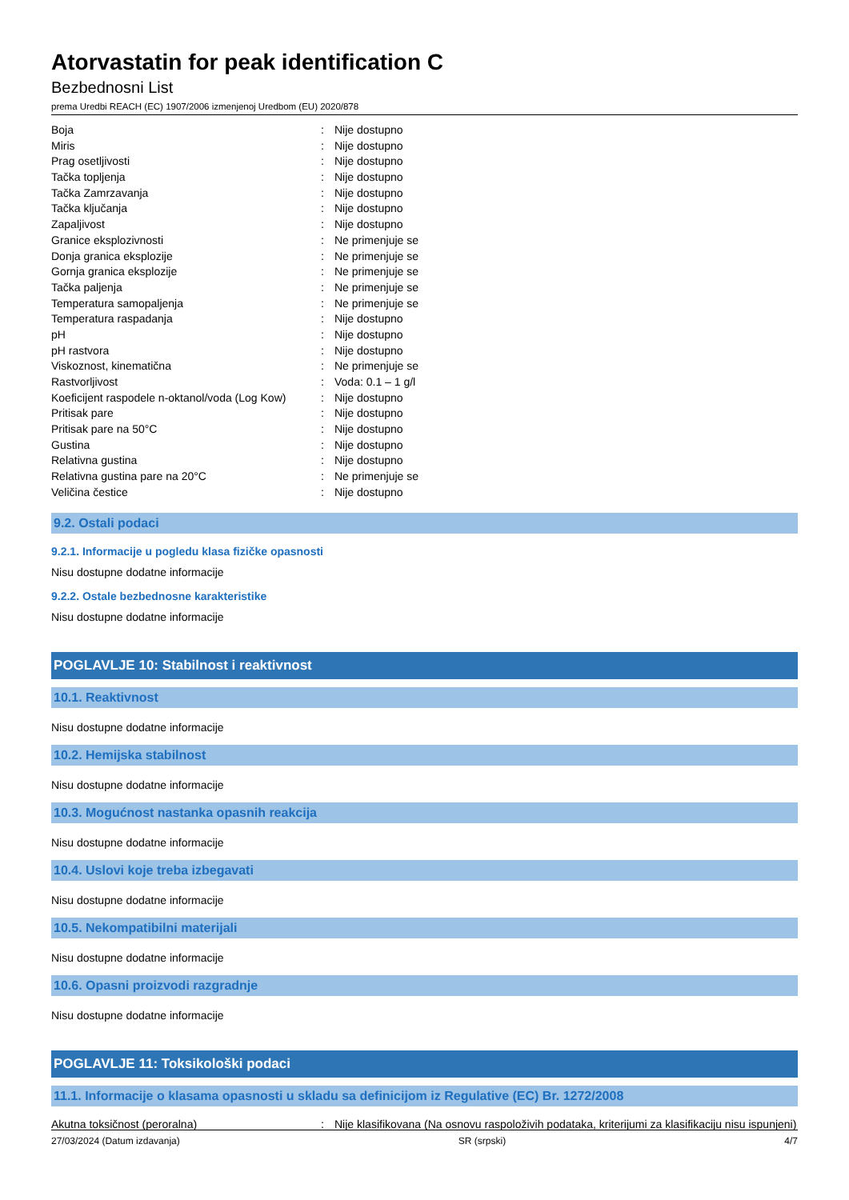Atorvastatin for peak identification C
Bezbednosni List
prema Uredbi REACH (EC) 1907/2006 izmenjenoj Uredbom (EU) 2020/878
| Boja | : | Nije dostupno |
| Miris | : | Nije dostupno |
| Prag osetljivosti | : | Nije dostupno |
| Tačka topljenja | : | Nije dostupno |
| Tačka Zamrzavanja | : | Nije dostupno |
| Tačka ključanja | : | Nije dostupno |
| Zapaljivost | : | Nije dostupno |
| Granice eksplozivnosti | : | Ne primenjuje se |
| Donja granica eksplozije | : | Ne primenjuje se |
| Gornja granica eksplozije | : | Ne primenjuje se |
| Tačka paljenja | : | Ne primenjuje se |
| Temperatura samopaljenja | : | Ne primenjuje se |
| Temperatura raspadanja | : | Nije dostupno |
| pH | : | Nije dostupno |
| pH rastvora | : | Nije dostupno |
| Viskoznost, kinematična | : | Ne primenjuje se |
| Rastvorljivost | : | Voda: 0.1 – 1 g/l |
| Koeficijent raspodele n-oktanol/voda (Log Kow) | : | Nije dostupno |
| Pritisak pare | : | Nije dostupno |
| Pritisak pare na 50°C | : | Nije dostupno |
| Gustina | : | Nije dostupno |
| Relativna gustina | : | Nije dostupno |
| Relativna gustina pare na 20°C | : | Ne primenjuje se |
| Veličina čestice | : | Nije dostupno |
9.2. Ostali podaci
9.2.1. Informacije u pogledu klasa fizičke opasnosti
Nisu dostupne dodatne informacije
9.2.2. Ostale bezbednosne karakteristike
Nisu dostupne dodatne informacije
POGLAVLJE 10: Stabilnost i reaktivnost
10.1. Reaktivnost
Nisu dostupne dodatne informacije
10.2. Hemijska stabilnost
Nisu dostupne dodatne informacije
10.3. Mogućnost nastanka opasnih reakcija
Nisu dostupne dodatne informacije
10.4. Uslovi koje treba izbegavati
Nisu dostupne dodatne informacije
10.5. Nekompatibilni materijali
Nisu dostupne dodatne informacije
10.6. Opasni proizvodi razgradnje
Nisu dostupne dodatne informacije
POGLAVLJE 11: Toksikološki podaci
11.1. Informacije o klasama opasnosti u skladu sa definicijom iz Regulative (EC) Br. 1272/2008
| Akutna toksičnost (peroralna) | : | Nije klasifikovana (Na osnovu raspoloživih podataka, kriterijumi za klasifikaciju nisu ispunjeni) |
27/03/2024 (Datum izdavanja) SR (srpski) 4/7